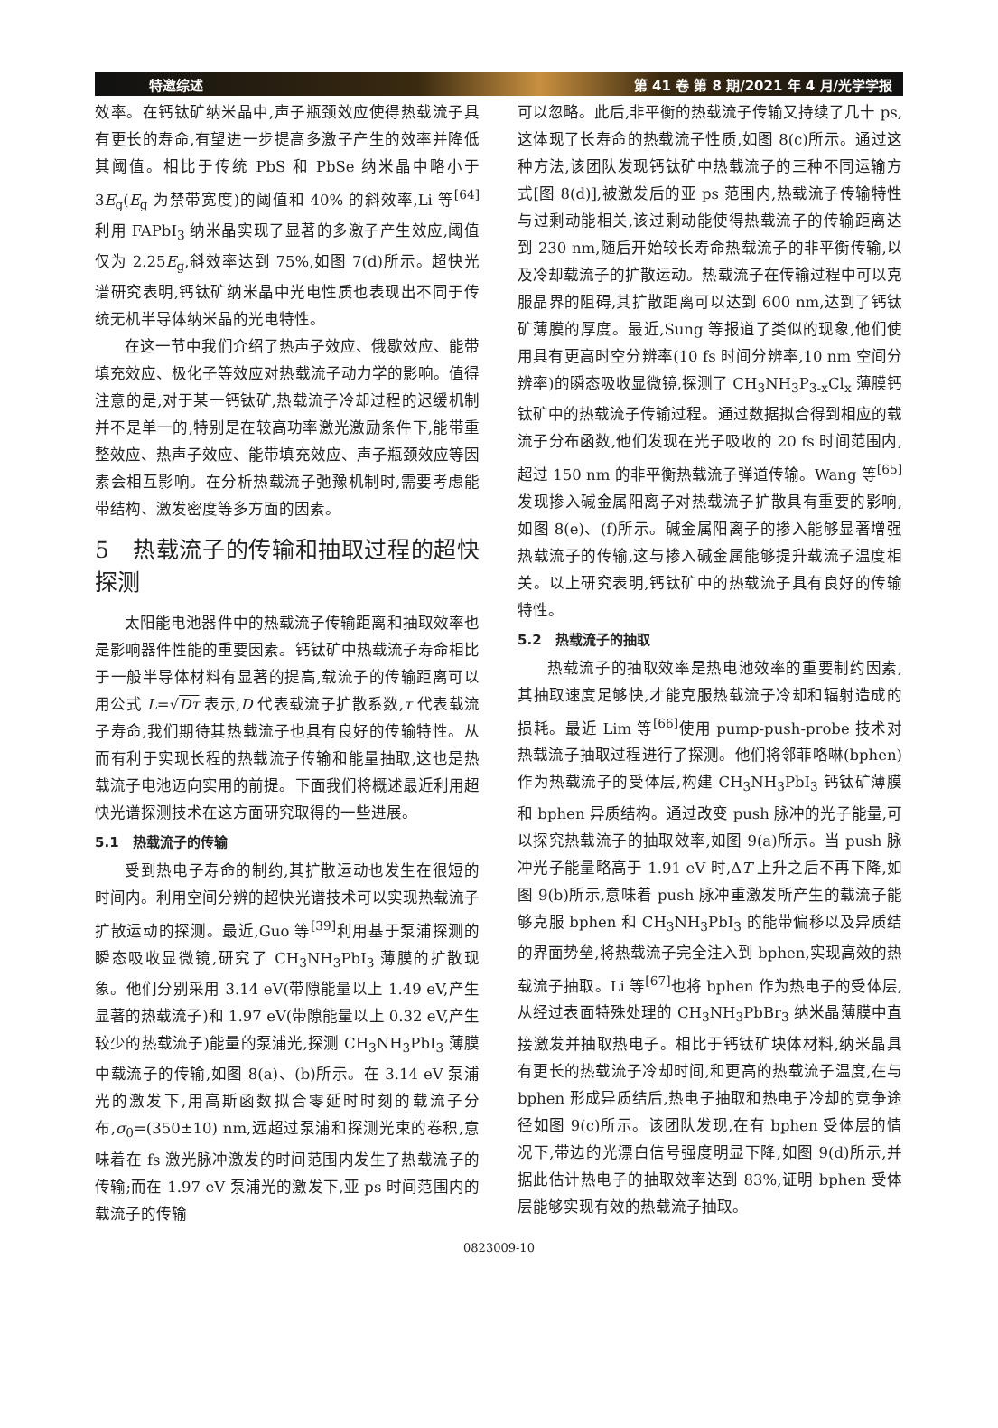特邀综述 第 41 卷 第 8 期/2021 年 4 月/光学学报
效率。在钙钛矿纳米晶中,声子瓶颈效应使得热载流子具有更长的寿命,有望进一步提高多激子产生的效率并降低其阈值。相比于传统 PbS 和 PbSe 纳米晶中略小于 3E<sub>g</sub>(E<sub>g</sub> 为禁带宽度)的阈值和 40% 的斜效率,Li 等<sup>[64]</sup>利用 FAPbI<sub>3</sub> 纳米晶实现了显著的多激子产生效应,阈值仅为 2.25E<sub>g</sub>,斜效率达到 75%,如图 7(d)所示。超快光谱研究表明,钙钛矿纳米晶中光电性质也表现出不同于传统无机半导体纳米晶的光电特性。
在这一节中我们介绍了热声子效应、俄歇效应、能带填充效应、极化子等效应对热载流子动力学的影响。值得注意的是,对于某一钙钛矿,热载流子冷却过程的迟缓机制并不是单一的,特别是在较高功率激光激励条件下,能带重整效应、热声子效应、能带填充效应、声子瓶颈效应等因素会相互影响。在分析热载流子弛豫机制时,需要考虑能带结构、激发密度等多方面的因素。
5　热载流子的传输和抽取过程的超快探测
太阳能电池器件中的热载流子传输距离和抽取效率也是影响器件性能的重要因素。钙钛矿中热载流子寿命相比于一般半导体材料有显著的提高,载流子的传输距离可以用公式 L=√Dτ 表示,D 代表载流子扩散系数,τ 代表载流子寿命,我们期待其热载流子也具有良好的传输特性。从而有利于实现长程的热载流子传输和能量抽取,这也是热载流子电池迈向实用的前提。下面我们将概述最近利用超快光谱探测技术在这方面研究取得的一些进展。
5.1　热载流子的传输
受到热电子寿命的制约,其扩散运动也发生在很短的时间内。利用空间分辨的超快光谱技术可以实现热载流子扩散运动的探测。最近,Guo 等<sup>[39]</sup>利用基于泵浦探测的瞬态吸收显微镜,研究了 CH<sub>3</sub>NH<sub>3</sub>PbI<sub>3</sub> 薄膜的扩散现象。他们分别采用 3.14 eV(带隙能量以上 1.49 eV,产生显著的热载流子)和 1.97 eV(带隙能量以上 0.32 eV,产生较少的热载流子)能量的泵浦光,探测 CH<sub>3</sub>NH<sub>3</sub>PbI<sub>3</sub> 薄膜中载流子的传输,如图 8(a)、(b)所示。在 3.14 eV 泵浦光的激发下,用高斯函数拟合零延时时刻的载流子分布,σ<sub>0</sub>=(350±10) nm,远超过泵浦和探测光束的卷积,意味着在 fs 激光脉冲激发的时间范围内发生了热载流子的传输;而在 1.97 eV 泵浦光的激发下,亚 ps 时间范围内的载流子的传输
可以忽略。此后,非平衡的热载流子传输又持续了几十 ps,这体现了长寿命的热载流子性质,如图 8(c)所示。通过这种方法,该团队发现钙钛矿中热载流子的三种不同运输方式[图 8(d)],被激发后的亚 ps 范围内,热载流子传输特性与过剩动能相关,该过剩动能使得热载流子的传输距离达到 230 nm,随后开始较长寿命热载流子的非平衡传输,以及冷却载流子的扩散运动。热载流子在传输过程中可以克服晶界的阻碍,其扩散距离可以达到 600 nm,达到了钙钛矿薄膜的厚度。最近,Sung 等报道了类似的现象,他们使用具有更高时空分辨率(10 fs 时间分辨率,10 nm 空间分辨率)的瞬态吸收显微镜,探测了 CH<sub>3</sub>NH<sub>3</sub>P<sub>3-x</sub>Cl<sub>x</sub> 薄膜钙钛矿中的热载流子传输过程。通过数据拟合得到相应的载流子分布函数,他们发现在光子吸收的 20 fs 时间范围内,超过 150 nm 的非平衡热载流子弹道传输。Wang 等<sup>[65]</sup>发现掺入碱金属阳离子对热载流子扩散具有重要的影响,如图 8(e)、(f)所示。碱金属阳离子的掺入能够显著增强热载流子的传输,这与掺入碱金属能够提升载流子温度相关。以上研究表明,钙钛矿中的热载流子具有良好的传输特性。
5.2　热载流子的抽取
热载流子的抽取效率是热电池效率的重要制约因素,其抽取速度足够快,才能克服热载流子冷却和辐射造成的损耗。最近 Lim 等<sup>[66]</sup>使用 pump-push-probe 技术对热载流子抽取过程进行了探测。他们将邻菲咯啉(bphen)作为热载流子的受体层,构建 CH<sub>3</sub>NH<sub>3</sub>PbI<sub>3</sub> 钙钛矿薄膜和 bphen 异质结构。通过改变 push 脉冲的光子能量,可以探究热载流子的抽取效率,如图 9(a)所示。当 push 脉冲光子能量略高于 1.91 eV 时,ΔT 上升之后不再下降,如图 9(b)所示,意味着 push 脉冲重激发所产生的载流子能够克服 bphen 和 CH<sub>3</sub>NH<sub>3</sub>PbI<sub>3</sub> 的能带偏移以及异质结的界面势垒,将热载流子完全注入到 bphen,实现高效的热载流子抽取。Li 等<sup>[67]</sup>也将 bphen 作为热电子的受体层,从经过表面特殊处理的 CH<sub>3</sub>NH<sub>3</sub>PbBr<sub>3</sub> 纳米晶薄膜中直接激发并抽取热电子。相比于钙钛矿块体材料,纳米晶具有更长的热载流子冷却时间,和更高的热载流子温度,在与 bphen 形成异质结后,热电子抽取和热电子冷却的竞争途径如图 9(c)所示。该团队发现,在有 bphen 受体层的情况下,带边的光漂白信号强度明显下降,如图 9(d)所示,并据此估计热电子的抽取效率达到 83%,证明 bphen 受体层能够实现有效的热载流子抽取。
0823009-10